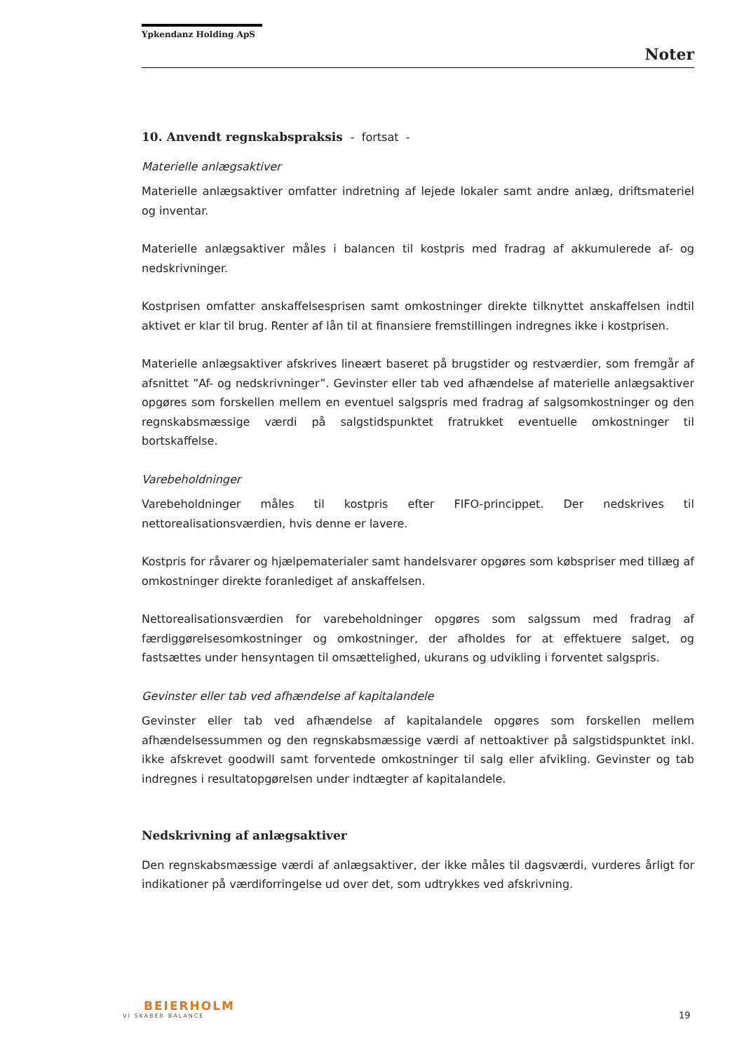Ypkendanz Holding ApS
Noter
10. Anvendt regnskabspraksis - fortsat -
Materielle anlægsaktiver
Materielle anlægsaktiver omfatter indretning af lejede lokaler samt andre anlæg, driftsmateriel og inventar.
Materielle anlægsaktiver måles i balancen til kostpris med fradrag af akkumulerede af- og nedskrivninger.
Kostprisen omfatter anskaffelsesprisen samt omkostninger direkte tilknyttet anskaffelsen indtil aktivet er klar til brug. Renter af lån til at finansiere fremstillingen indregnes ikke i kostprisen.
Materielle anlægsaktiver afskrives lineært baseret på brugstider og restværdier, som fremgår af afsnittet ”Af- og nedskrivninger”. Gevinster eller tab ved afhændelse af materielle anlægsaktiver opgøres som forskellen mellem en eventuel salgspris med fradrag af salgsomkostninger og den regnskabsmæssige værdi på salgstidspunktet fratrukket eventuelle omkostninger til bortskaffelse.
Varebeholdninger
Varebeholdninger måles til kostpris efter FIFO-princippet. Der nedskrives til nettorealisationsværdien, hvis denne er lavere.
Kostpris for råvarer og hjælpematerialer samt handelsvarer opgøres som købspriser med tillæg af omkostninger direkte foranlediget af anskaffelsen.
Nettorealisationsværdien for varebeholdninger opgøres som salgssum med fradrag af færdiggørelsesomkostninger og omkostninger, der afholdes for at effektuere salget, og fastsættes under hensyntagen til omsættelighed, ukurans og udvikling i forventet salgspris.
Gevinster eller tab ved afhændelse af kapitalandele
Gevinster eller tab ved afhændelse af kapitalandele opgøres som forskellen mellem afhændelsessummen og den regnskabsmæssige værdi af nettoaktiver på salgstidspunktet inkl. ikke afskrevet goodwill samt forventede omkostninger til salg eller afvikling. Gevinster og tab indregnes i resultatopgørelsen under indtægter af kapitalandele.
Nedskrivning af anlægsaktiver
Den regnskabsmæssige værdi af anlægsaktiver, der ikke måles til dagsværdi, vurderes årligt for indikationer på værdiforringelse ud over det, som udtrykkes ved afskrivning.
BEIERHOLM
VI SKABER BALANCE
19